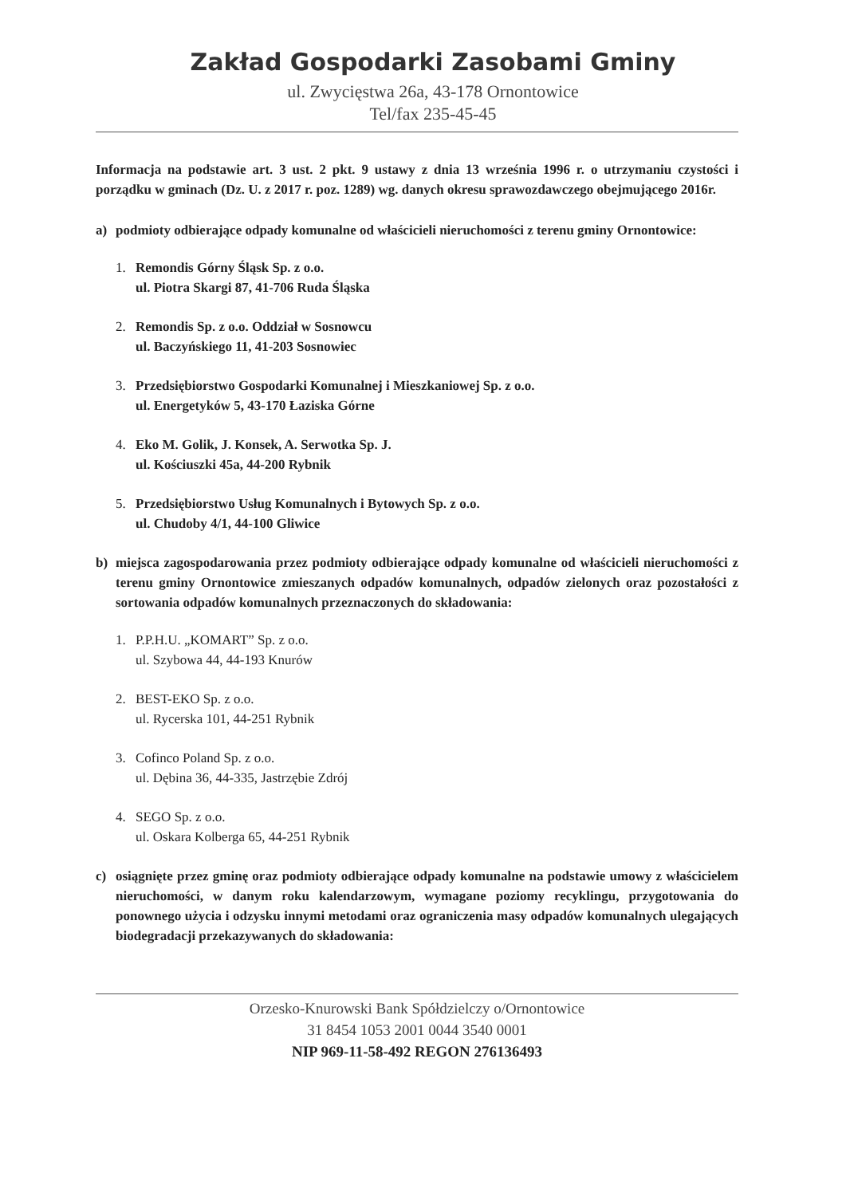Zakład Gospodarki Zasobami Gminy
ul. Zwycięstwa 26a, 43-178 Ornontowice
Tel/fax 235-45-45
Informacja na podstawie art. 3 ust. 2 pkt. 9 ustawy z dnia 13 września 1996 r. o utrzymaniu czystości i porządku w gminach (Dz. U. z 2017 r. poz. 1289) wg. danych okresu sprawozdawczego obejmującego 2016r.
a) podmioty odbierające odpady komunalne od właścicieli nieruchomości z terenu gminy Ornontowice:
1. Remondis Górny Śląsk Sp. z o.o.
ul. Piotra Skargi 87, 41-706 Ruda Śląska
2. Remondis Sp. z o.o. Oddział w Sosnowcu
ul. Baczyńskiego 11, 41-203 Sosnowiec
3. Przedsiębiorstwo Gospodarki Komunalnej i Mieszkaniowej Sp. z o.o.
ul. Energetyków 5, 43-170 Łaziska Górne
4. Eko M. Golik, J. Konsek, A. Serwotka Sp. J.
ul. Kościuszki 45a, 44-200 Rybnik
5. Przedsiębiorstwo Usług Komunalnych i Bytowych Sp. z o.o.
ul. Chudoby 4/1, 44-100 Gliwice
b) miejsca zagospodarowania przez podmioty odbierające odpady komunalne od właścicieli nieruchomości z terenu gminy Ornontowice zmieszanych odpadów komunalnych, odpadów zielonych oraz pozostałości z sortowania odpadów komunalnych przeznaczonych do składowania:
1. P.P.H.U. „KOMART” Sp. z o.o.
ul. Szybowa 44, 44-193 Knurów
2. BEST-EKO Sp. z o.o.
ul. Rycerska 101, 44-251 Rybnik
3. Cofinco Poland Sp. z o.o.
ul. Dębina 36, 44-335, Jastrzębie Zdrój
4. SEGO Sp. z o.o.
ul. Oskara Kolberga 65, 44-251 Rybnik
c) osiągnięte przez gminę oraz podmioty odbierające odpady komunalne na podstawie umowy z właścicielem nieruchomości, w danym roku kalendarzowym, wymagane poziomy recyklingu, przygotowania do ponownego użycia i odzysku innymi metodami oraz ograniczenia masy odpadów komunalnych ulegających biodegradacji przekazywanych do składowania:
Orzesko-Knurowski Bank Spółdzielczy o/Ornontowice
31 8454 1053 2001 0044 3540 0001
NIP 969-11-58-492 REGON 276136493